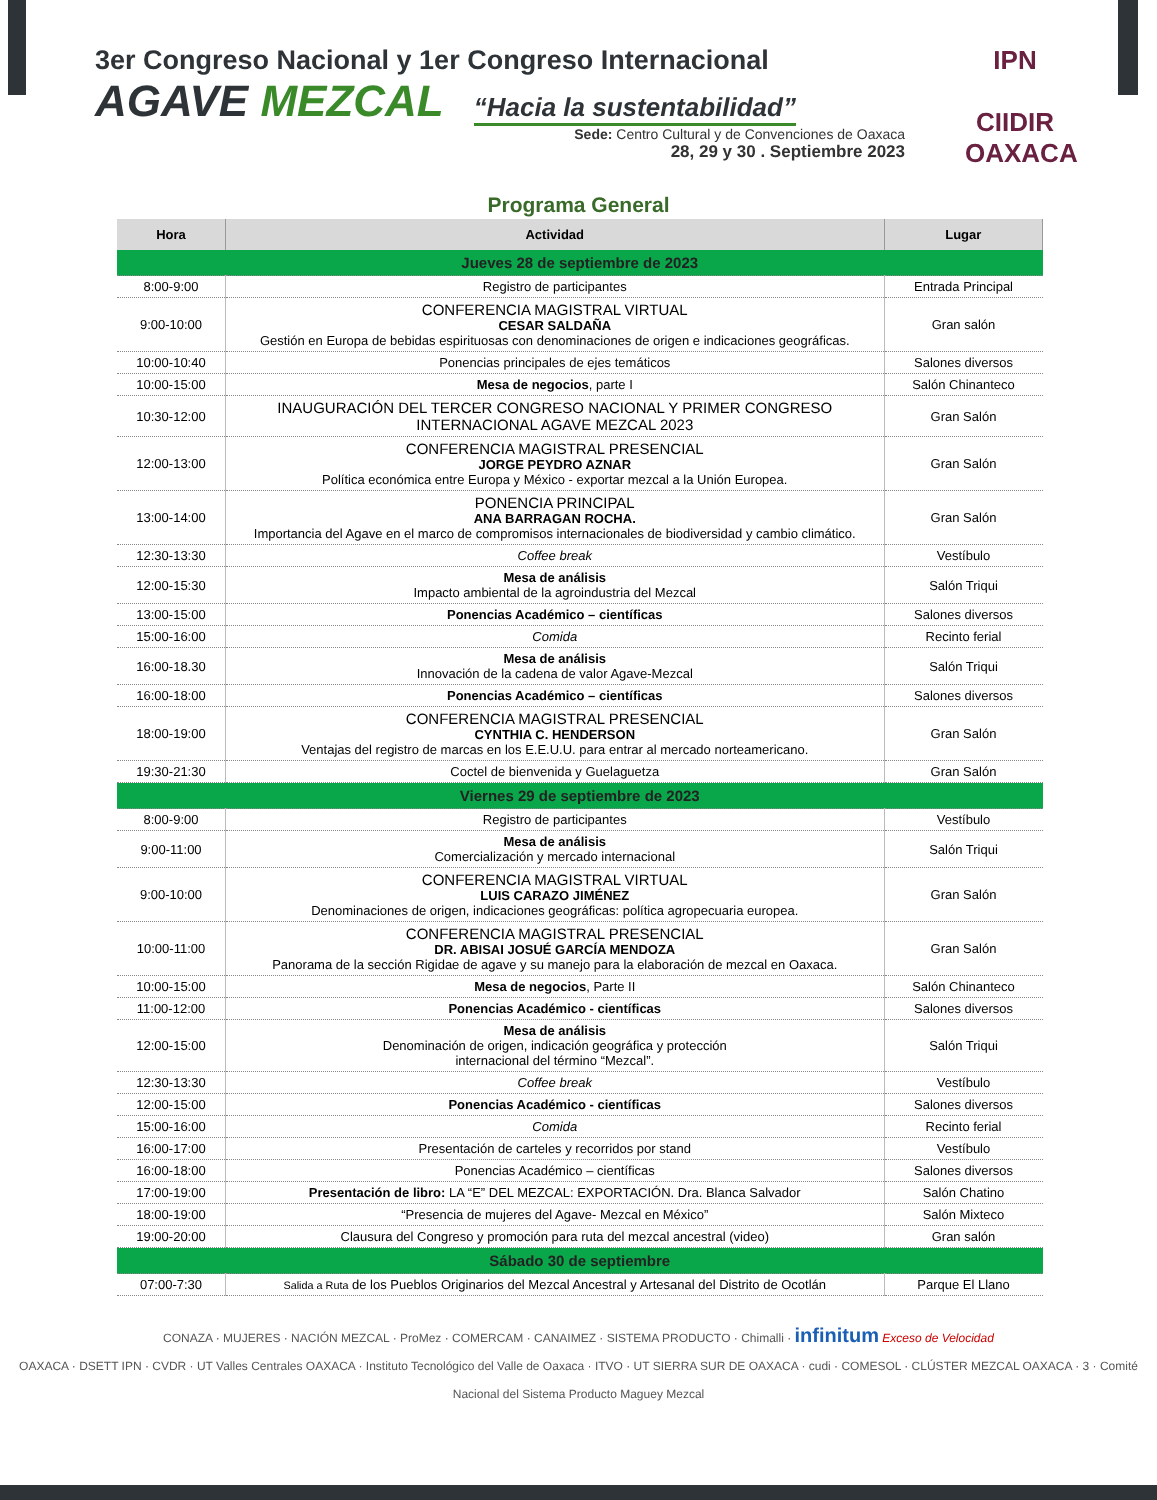3er Congreso Nacional y 1er Congreso Internacional
AGAVE MEZCAL “Hacia la sustentabilidad”
Sede: Centro Cultural y de Convenciones de Oaxaca
28, 29 y 30 . Septiembre 2023
IPN
CIIDIR OAXACA
Programa General
| Hora | Actividad | Lugar |
| --- | --- | --- |
| Jueves 28 de septiembre de 2023 | | |
| 8:00-9:00 | Registro de participantes | Entrada Principal |
| 9:00-10:00 | CONFERENCIA MAGISTRAL VIRTUAL CESAR SALDAÑA Gestión en Europa de bebidas espirituosas con denominaciones de origen e indicaciones geográficas. | Gran salón |
| 10:00-10:40 | Ponencias principales de ejes temáticos | Salones diversos |
| 10:00-15:00 | Mesa de negocios , parte I | Salón Chinanteco |
| 10:30-12:00 | INAUGURACIÓN DEL TERCER CONGRESO NACIONAL Y PRIMER CONGRESO INTERNACIONAL AGAVE MEZCAL 2023 | Gran Salón |
| 12:00-13:00 | CONFERENCIA MAGISTRAL PRESENCIAL JORGE PEYDRO AZNAR Política económica entre Europa y México - exportar mezcal a la Unión Europea. | Gran Salón |
| 13:00-14:00 | PONENCIA PRINCIPAL ANA BARRAGAN ROCHA. Importancia del Agave en el marco de compromisos internacionales de biodiversidad y cambio climático. | Gran Salón |
| 12:30-13:30 | Coffee break | Vestíbulo |
| 12:00-15:30 | Mesa de análisis Impacto ambiental de la agroindustria del Mezcal | Salón Triqui |
| 13:00-15:00 | Ponencias Académico – científicas | Salones diversos |
| 15:00-16:00 | Comida | Recinto ferial |
| 16:00-18.30 | Mesa de análisis Innovación de la cadena de valor Agave-Mezcal | Salón Triqui |
| 16:00-18:00 | Ponencias Académico – científicas | Salones diversos |
| 18:00-19:00 | CONFERENCIA MAGISTRAL PRESENCIAL CYNTHIA C. HENDERSON Ventajas del registro de marcas en los E.E.U.U. para entrar al mercado norteamericano. | Gran Salón |
| 19:30-21:30 | Coctel de bienvenida y Guelaguetza | Gran Salón |
| Viernes 29 de septiembre de 2023 | | |
| 8:00-9:00 | Registro de participantes | Vestíbulo |
| 9:00-11:00 | Mesa de análisis Comercialización y mercado internacional | Salón Triqui |
| 9:00-10:00 | CONFERENCIA MAGISTRAL VIRTUAL LUIS CARAZO JIMÉNEZ Denominaciones de origen, indicaciones geográficas: política agropecuaria europea. | Gran Salón |
| 10:00-11:00 | CONFERENCIA MAGISTRAL PRESENCIAL DR. ABISAI JOSUÉ GARCÍA MENDOZA Panorama de la sección Rigidae de agave y su manejo para la elaboración de mezcal en Oaxaca. | Gran Salón |
| 10:00-15:00 | Mesa de negocios , Parte II | Salón Chinanteco |
| 11:00-12:00 | Ponencias Académico - científicas | Salones diversos |
| 12:00-15:00 | Mesa de análisis Denominación de origen, indicación geográfica y protección internacional del término “Mezcal”. | Salón Triqui |
| 12:30-13:30 | Coffee break | Vestíbulo |
| 12:00-15:00 | Ponencias Académico - científicas | Salones diversos |
| 15:00-16:00 | Comida | Recinto ferial |
| 16:00-17:00 | Presentación de carteles y recorridos por stand | Vestíbulo |
| 16:00-18:00 | Ponencias Académico – científicas | Salones diversos |
| 17:00-19:00 | Presentación de libro: LA “E” DEL MEZCAL: EXPORTACIÓN. Dra. Blanca Salvador | Salón Chatino |
| 18:00-19:00 | “Presencia de mujeres del Agave- Mezcal en México” | Salón Mixteco |
| 19:00-20:00 | Clausura del Congreso y promoción para ruta del mezcal ancestral (video) | Gran salón |
| Sábado 30 de septiembre | | |
| 07:00-7:30 | Salida a Ruta de los Pueblos Originarios del Mezcal Ancestral y Artesanal del Distrito de Ocotlán | Parque El Llano |
CONAZA · MUJERES · NACIÓN MEZCAL · ProMez · COMERCAM · CANAIMEZ · SISTEMA PRODUCTO · Chimalli · infinitum Exceso de Velocidad
OAXACA · DSETT IPN · CVDR · UT Valles Centrales OAXACA · Instituto Tecnológico del Valle de Oaxaca · ITVO · UT SIERRA SUR DE OAXACA · cudi · COMESOL · CLÚSTER MEZCAL OAXACA · 3 · Comité Nacional del Sistema Producto Maguey Mezcal